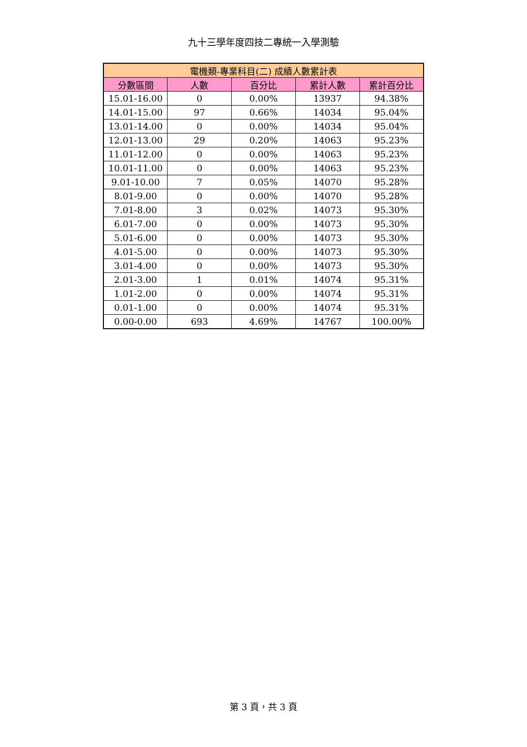九十三學年度四技二專統一入學測驗
| 電機類-專業科目(二) 成績人數累計表 | | | | |
| --- | --- | --- | --- | --- |
| 分數區間 | 人數 | 百分比 | 累計人數 | 累計百分比 |
| 15.01-16.00 | 0 | 0.00% | 13937 | 94.38% |
| 14.01-15.00 | 97 | 0.66% | 14034 | 95.04% |
| 13.01-14.00 | 0 | 0.00% | 14034 | 95.04% |
| 12.01-13.00 | 29 | 0.20% | 14063 | 95.23% |
| 11.01-12.00 | 0 | 0.00% | 14063 | 95.23% |
| 10.01-11.00 | 0 | 0.00% | 14063 | 95.23% |
| 9.01-10.00 | 7 | 0.05% | 14070 | 95.28% |
| 8.01-9.00 | 0 | 0.00% | 14070 | 95.28% |
| 7.01-8.00 | 3 | 0.02% | 14073 | 95.30% |
| 6.01-7.00 | 0 | 0.00% | 14073 | 95.30% |
| 5.01-6.00 | 0 | 0.00% | 14073 | 95.30% |
| 4.01-5.00 | 0 | 0.00% | 14073 | 95.30% |
| 3.01-4.00 | 0 | 0.00% | 14073 | 95.30% |
| 2.01-3.00 | 1 | 0.01% | 14074 | 95.31% |
| 1.01-2.00 | 0 | 0.00% | 14074 | 95.31% |
| 0.01-1.00 | 0 | 0.00% | 14074 | 95.31% |
| 0.00-0.00 | 693 | 4.69% | 14767 | 100.00% |
第 3 頁，共 3 頁